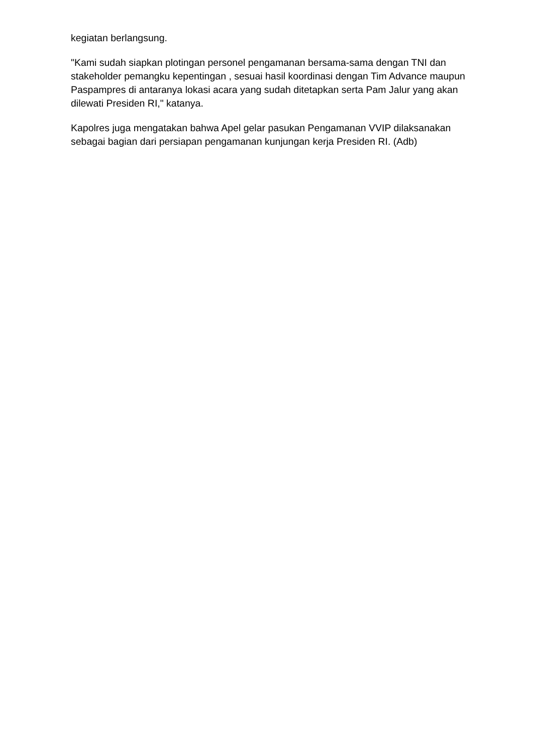kegiatan berlangsung.
"Kami sudah siapkan plotingan personel pengamanan bersama-sama dengan TNI dan stakeholder pemangku kepentingan , sesuai hasil koordinasi dengan Tim Advance maupun Paspampres di antaranya lokasi acara yang sudah ditetapkan serta Pam Jalur yang akan dilewati Presiden RI," katanya.
Kapolres juga mengatakan bahwa Apel gelar pasukan Pengamanan VVIP dilaksanakan sebagai bagian dari persiapan pengamanan kunjungan kerja Presiden RI. (Adb)